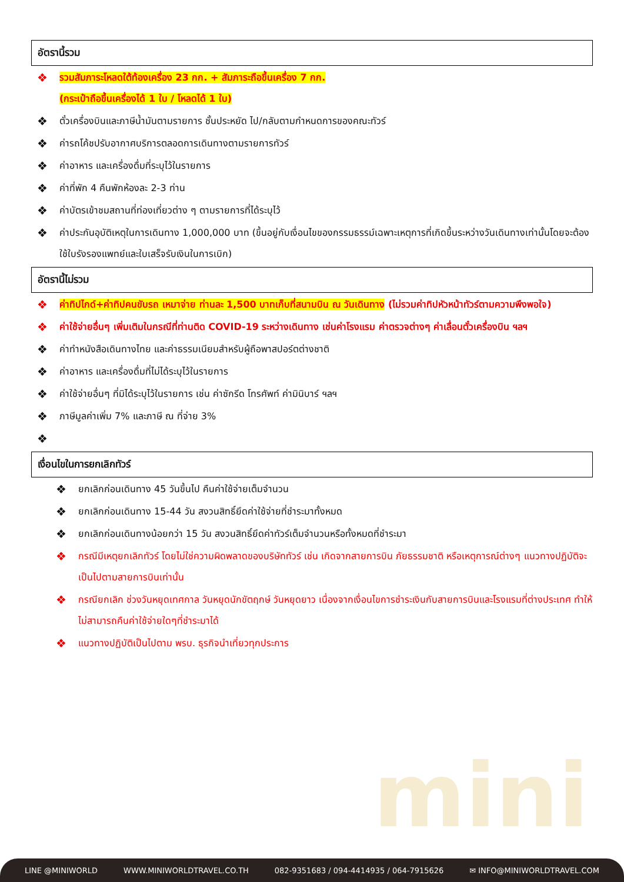อัตรานี้รวม
❖ รวมสัมภาระโหลดใต้ท้องเครื่อง 23 กก. + สัมภาระถือขึ้นเครื่อง 7 กก.
(กระเป๋าถือขึ้นเครื่องได้ 1 ใบ / โหลดได้ 1 ใบ)
❖ ตั๋วเครื่องบินและภาษีน้ำมันตามรายการ ชั้นประหยัด ไป/กลับตามกำหนดการของคณะทัวร์
❖ ค่ารถโค้ชปรับอากาศบริการตลอดการเดินทางตามรายการทัวร์
❖ ค่าอาหาร และเครื่องดื่มที่ระบุไว้ในรายการ
❖ ค่าที่พัก 4 คืนพักห้องละ 2-3 ท่าน
❖ ค่าบัตรเข้าชมสถานที่ท่องเที่ยวต่าง ๆ ตามรายการที่ได้ระบุไว้
❖ ค่าประกันอุบัติเหตุในการเดินทาง 1,000,000 บาท (ขึ้นอยู่กับเงื่อนไขของกรรมธรรม์เฉพาะเหตุการที่เกิดขึ้นระหว่างวันเดินทางเท่านั้นโดยจะต้องใช้ใบรังรองแพทย์และใบเสร็จรับเงินในการเบิก)
อัตรานี้ไม่รวม
❖ ค่าทิปไกด์+ค่าทิปคนขับรถ เหมาจ่าย ท่านละ 1,500 บาทเก็บที่สนามบิน ณ วันเดินทาง (ไม่รวมค่าทิปหัวหน้าทัวร์ตามความพึงพอใจ)
❖ ค่าใช้จ่ายอื่นๆ เพิ่มเติมในกรณีที่ท่านติด COVID-19 ระหว่างเดินทาง เช่นค่าโรงแรม ค่าตรวจต่างๆ ค่าเลื่อนตั๋วเครื่องบิน ฯลฯ
❖ ค่าทำหนังสือเดินทางไทย และค่าธรรมเนียมสำหรับผู้ถือพาสปอร์ตต่างชาติ
❖ ค่าอาหาร และเครื่องดื่มที่ไม่ได้ระบุไว้ในรายการ
❖ ค่าใช้จ่ายอื่นๆ ที่มิได้ระบุไว้ในรายการ เช่น ค่าซักรีด โทรศัพท์ ค่ามินิบาร์ ฯลฯ
❖ ภาษีมูลค่าเพิ่ม 7% และภาษี ณ ที่จ่าย 3%
❖
เงื่อนไขในการยกเลิกทัวร์
❖ ยกเลิกก่อนเดินทาง 45 วันขึ้นไป คืนค่าใช้จ่ายเต็มจำนวน
❖ ยกเลิกก่อนเดินทาง 15-44 วัน สงวนสิทธิ์ยึดค่าใช้จ่ายที่ชำระมาทั้งหมด
❖ ยกเลิกก่อนเดินทางน้อยกว่า 15 วัน สงวนสิทธิ์ยึดค่าทัวร์เต็มจำนวนหรือทั้งหมดที่ชำระมา
❖ กรณีมีเหตุยกเลิกทัวร์ โดยไม่ใช่ความผิดพลาดของบริษัททัวร์ เช่น เกิดจากสายการบิน ภัยธรรมชาติ หรือเหตุการณ์ต่างๆ แนวทางปฏิบัติจะเป็นไปตามสายการบินเท่านั้น
❖ กรณียกเลิก ช่วงวันหยุดเทศกาล วันหยุดนักขัตฤกษ์ วันหยุดยาว เนื่องจากเงื่อนไขการชำระเงินกับสายการบินและโรงแรมที่ต่างประเทศ ทำให้ไม่สามารถคืนค่าใช้จ่ายใดๆที่ชำระมาได้
❖ แนวทางปฏิบัติเป็นไปตาม พรบ. ธุรกิจนำเที่ยวทุกประการ
mini
LINE @MINIWORLD WWW.MINIWORLDTRAVEL.CO.TH 082-9351683 / 094-4414935 / 064-7915626 ✉ INFO@MINIWORLDTRAVEL.COM